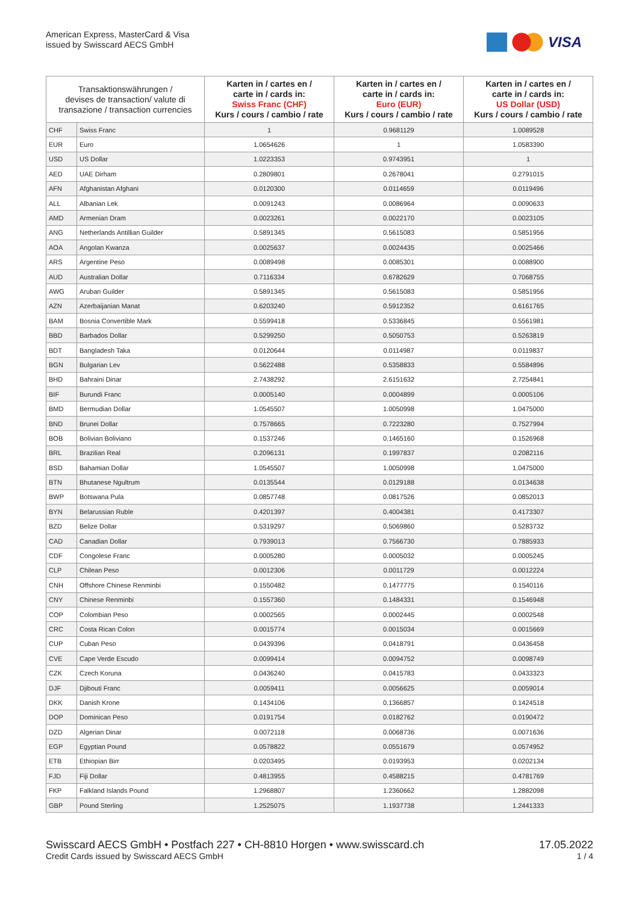American Express, MasterCard & Visa
issued by Swisscard AECS GmbH
VISA
| Transaktionswährungen / devises de transaction/ valute di transazione / transaction currencies | | Karten in / cartes en / carte in / cards in: Swiss Franc (CHF) Kurs / cours / cambio / rate | Karten in / cartes en / carte in / cards in: Euro (EUR) Kurs / cours / cambio / rate | Karten in / cartes en / carte in / cards in: US Dollar (USD) Kurs / cours / cambio / rate |
| --- | --- | --- | --- | --- |
| CHF | Swiss Franc | 1 | 0.9681129 | 1.0089528 |
| EUR | Euro | 1.0654626 | 1 | 1.0583390 |
| USD | US Dollar | 1.0223353 | 0.9743951 | 1 |
| AED | UAE Dirham | 0.2809801 | 0.2678041 | 0.2791015 |
| AFN | Afghanistan Afghani | 0.0120300 | 0.0114659 | 0.0119496 |
| ALL | Albanian Lek | 0.0091243 | 0.0086964 | 0.0090633 |
| AMD | Armenian Dram | 0.0023261 | 0.0022170 | 0.0023105 |
| ANG | Netherlands Antillian Guilder | 0.5891345 | 0.5615083 | 0.5851956 |
| AOA | Angolan Kwanza | 0.0025637 | 0.0024435 | 0.0025466 |
| ARS | Argentine Peso | 0.0089498 | 0.0085301 | 0.0088900 |
| AUD | Australian Dollar | 0.7116334 | 0.6782629 | 0.7068755 |
| AWG | Aruban Guilder | 0.5891345 | 0.5615083 | 0.5851956 |
| AZN | Azerbaijanian Manat | 0.6203240 | 0.5912352 | 0.6161765 |
| BAM | Bosnia Convertible Mark | 0.5599418 | 0.5336845 | 0.5561981 |
| BBD | Barbados Dollar | 0.5299250 | 0.5050753 | 0.5263819 |
| BDT | Bangladesh Taka | 0.0120644 | 0.0114987 | 0.0119837 |
| BGN | Bulgarian Lev | 0.5622488 | 0.5358833 | 0.5584896 |
| BHD | Bahraini Dinar | 2.7438292 | 2.6151632 | 2.7254841 |
| BIF | Burundi Franc | 0.0005140 | 0.0004899 | 0.0005106 |
| BMD | Bermudian Dollar | 1.0545507 | 1.0050998 | 1.0475000 |
| BND | Brunei Dollar | 0.7578665 | 0.7223280 | 0.7527994 |
| BOB | Bolivian Boliviano | 0.1537246 | 0.1465160 | 0.1526968 |
| BRL | Brazilian Real | 0.2096131 | 0.1997837 | 0.2082116 |
| BSD | Bahamian Dollar | 1.0545507 | 1.0050998 | 1.0475000 |
| BTN | Bhutanese Ngultrum | 0.0135544 | 0.0129188 | 0.0134638 |
| BWP | Botswana Pula | 0.0857748 | 0.0817526 | 0.0852013 |
| BYN | Belarussian Ruble | 0.4201397 | 0.4004381 | 0.4173307 |
| BZD | Belize Dollar | 0.5319297 | 0.5069860 | 0.5283732 |
| CAD | Canadian Dollar | 0.7939013 | 0.7566730 | 0.7885933 |
| CDF | Congolese Franc | 0.0005280 | 0.0005032 | 0.0005245 |
| CLP | Chilean Peso | 0.0012306 | 0.0011729 | 0.0012224 |
| CNH | Offshore Chinese Renminbi | 0.1550482 | 0.1477775 | 0.1540116 |
| CNY | Chinese Renminbi | 0.1557360 | 0.1484331 | 0.1546948 |
| COP | Colombian Peso | 0.0002565 | 0.0002445 | 0.0002548 |
| CRC | Costa Rican Colon | 0.0015774 | 0.0015034 | 0.0015669 |
| CUP | Cuban Peso | 0.0439396 | 0.0418791 | 0.0436458 |
| CVE | Cape Verde Escudo | 0.0099414 | 0.0094752 | 0.0098749 |
| CZK | Czech Koruna | 0.0436240 | 0.0415783 | 0.0433323 |
| DJF | Djibouti Franc | 0.0059411 | 0.0056625 | 0.0059014 |
| DKK | Danish Krone | 0.1434106 | 0.1366857 | 0.1424518 |
| DOP | Dominican Peso | 0.0191754 | 0.0182762 | 0.0190472 |
| DZD | Algerian Dinar | 0.0072118 | 0.0068736 | 0.0071636 |
| EGP | Egyptian Pound | 0.0578822 | 0.0551679 | 0.0574952 |
| ETB | Ethiopian Birr | 0.0203495 | 0.0193953 | 0.0202134 |
| FJD | Fiji Dollar | 0.4813955 | 0.4588215 | 0.4781769 |
| FKP | Falkland Islands Pound | 1.2968807 | 1.2360662 | 1.2882098 |
| GBP | Pound Sterling | 1.2525075 | 1.1937738 | 1.2441333 |
Swisscard AECS GmbH • Postfach 227 • CH-8810 Horgen • www.swisscard.ch
Credit Cards issued by Swisscard AECS GmbH
17.05.2022
1 / 4